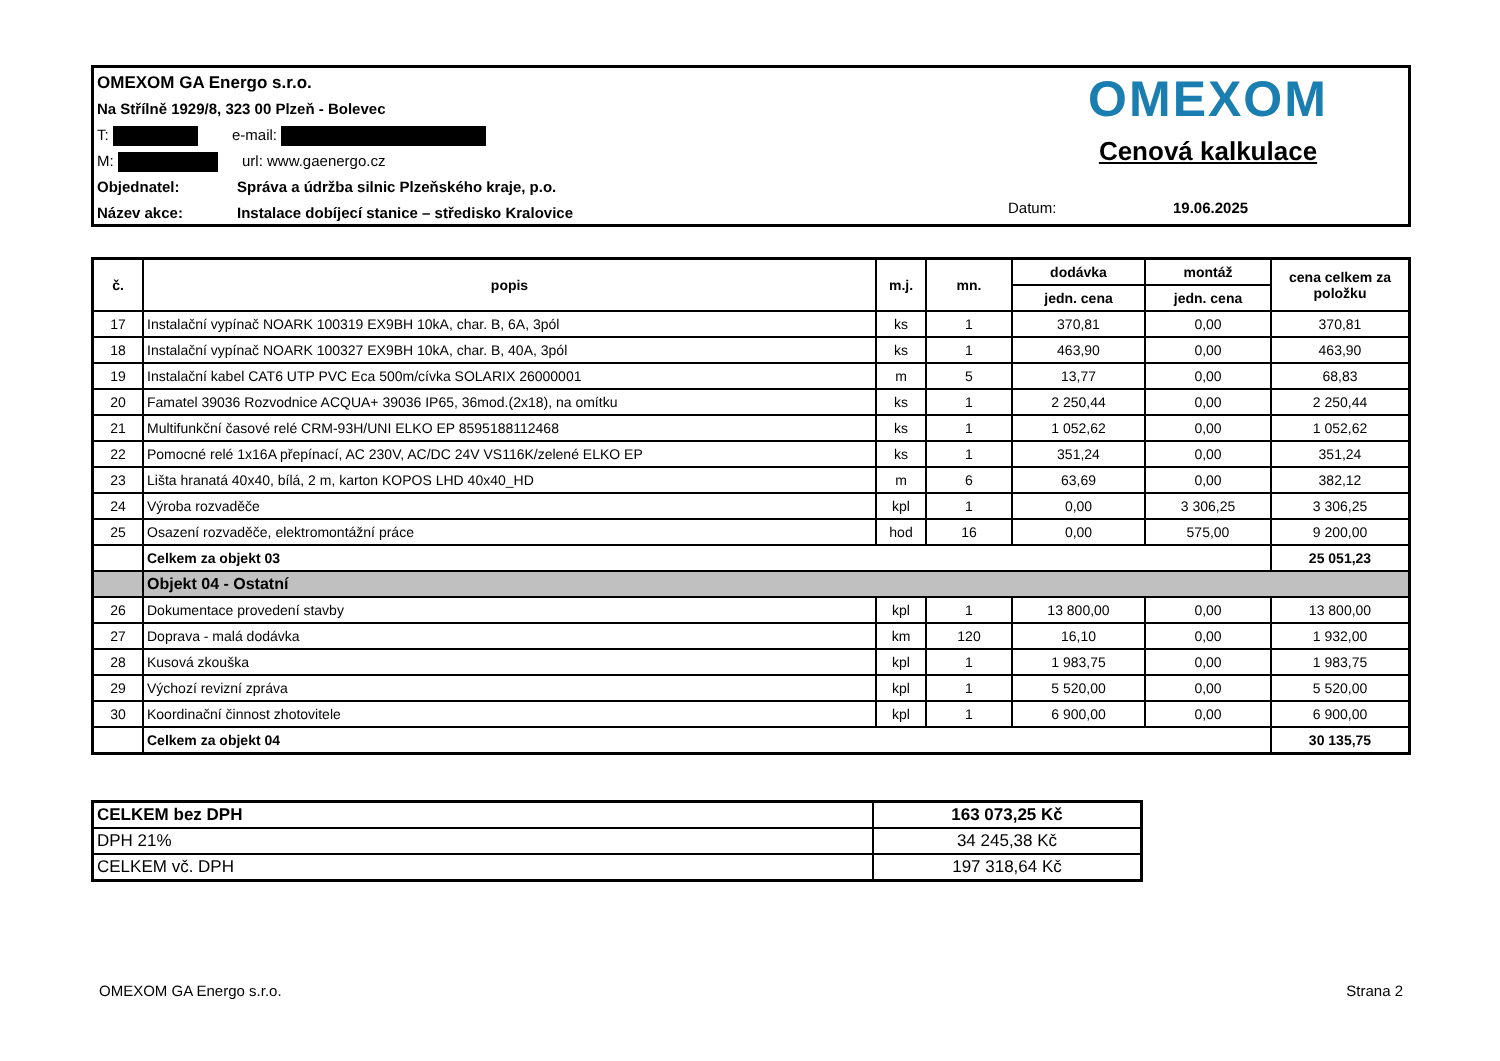OMEXOM GA Energo s.r.o.
Na Střílně 1929/8, 323 00 Plzeň - Bolevec
T: e-mail:
M: url: www.gaenergo.cz
Objednatel: Správa a údržba silnic Plzeňského kraje, p.o.
Název akce: Instalace dobíjecí stanice – středisko Kralovice
OMEXOM
Cenová kalkulace
Datum: 19.06.2025
| č. | popis | m.j. | mn. | dodávka | montáž | cena celkem za položku |
| --- | --- | --- | --- | --- | --- | --- |
| | | | | jedn. cena | jedn. cena | |
| 17 | Instalační vypínač NOARK 100319 EX9BH 10kA, char. B, 6A, 3pól | ks | 1 | 370,81 | 0,00 | 370,81 |
| 18 | Instalační vypínač NOARK 100327 EX9BH 10kA, char. B, 40A, 3pól | ks | 1 | 463,90 | 0,00 | 463,90 |
| 19 | Instalační kabel CAT6 UTP PVC Eca 500m/cívka SOLARIX 26000001 | m | 5 | 13,77 | 0,00 | 68,83 |
| 20 | Famatel 39036 Rozvodnice ACQUA+ 39036 IP65, 36mod.(2x18), na omítku | ks | 1 | 2 250,44 | 0,00 | 2 250,44 |
| 21 | Multifunkční časové relé CRM-93H/UNI ELKO EP 8595188112468 | ks | 1 | 1 052,62 | 0,00 | 1 052,62 |
| 22 | Pomocné relé 1x16A přepínací, AC 230V, AC/DC 24V VS116K/zelené ELKO EP | ks | 1 | 351,24 | 0,00 | 351,24 |
| 23 | Lišta hranatá 40x40, bílá, 2 m, karton KOPOS LHD 40x40_HD | m | 6 | 63,69 | 0,00 | 382,12 |
| 24 | Výroba rozvaděče | kpl | 1 | 0,00 | 3 306,25 | 3 306,25 |
| 25 | Osazení rozvaděče, elektromontážní práce | hod | 16 | 0,00 | 575,00 | 9 200,00 |
| | Celkem za objekt 03 | | | | | 25 051,23 |
| | Objekt 04 - Ostatní | | | | | |
| 26 | Dokumentace provedení stavby | kpl | 1 | 13 800,00 | 0,00 | 13 800,00 |
| 27 | Doprava - malá dodávka | km | 120 | 16,10 | 0,00 | 1 932,00 |
| 28 | Kusová zkouška | kpl | 1 | 1 983,75 | 0,00 | 1 983,75 |
| 29 | Výchozí revizní zpráva | kpl | 1 | 5 520,00 | 0,00 | 5 520,00 |
| 30 | Koordinační činnost zhotovitele | kpl | 1 | 6 900,00 | 0,00 | 6 900,00 |
| | Celkem za objekt 04 | | | | | 30 135,75 |
| CELKEM bez DPH | 163 073,25 Kč |
| DPH 21% | 34 245,38 Kč |
| CELKEM vč. DPH | 197 318,64 Kč |
OMEXOM GA Energo s.r.o. Strana 2